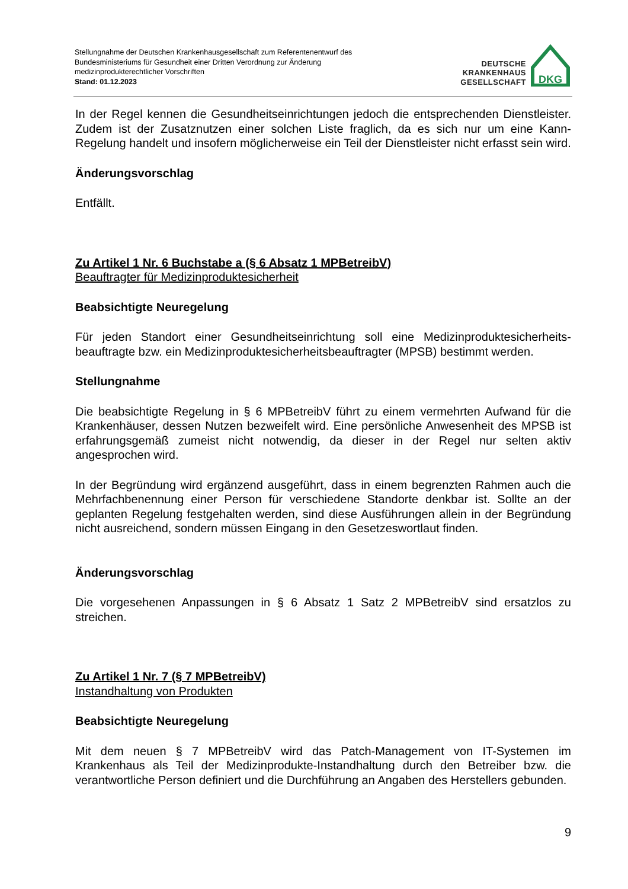Stellungnahme der Deutschen Krankenhausgesellschaft zum Referentenentwurf des
Bundesministeriums für Gesundheit einer Dritten Verordnung zur Änderung
medizinprodukterechtlicher Vorschriften
Stand: 01.12.2023
DEUTSCHE
KRANKENHAUS
GESELLSCHAFT
DKG
In der Regel kennen die Gesundheitseinrichtungen jedoch die entsprechenden Dienstleister. Zudem ist der Zusatznutzen einer solchen Liste fraglich, da es sich nur um eine Kann-Regelung handelt und insofern möglicherweise ein Teil der Dienstleister nicht erfasst sein wird.
Änderungsvorschlag
Entfällt.
Zu Artikel 1 Nr. 6 Buchstabe a (§ 6 Absatz 1 MPBetreibV)
Beauftragter für Medizinproduktesicherheit
Beabsichtigte Neuregelung
Für jeden Standort einer Gesundheitseinrichtung soll eine Medizinproduktesicherheits-beauftragte bzw. ein Medizinproduktesicherheitsbeauftragter (MPSB) bestimmt werden.
Stellungnahme
Die beabsichtigte Regelung in § 6 MPBetreibV führt zu einem vermehrten Aufwand für die Krankenhäuser, dessen Nutzen bezweifelt wird. Eine persönliche Anwesenheit des MPSB ist erfahrungsgemäß zumeist nicht notwendig, da dieser in der Regel nur selten aktiv angesprochen wird.
In der Begründung wird ergänzend ausgeführt, dass in einem begrenzten Rahmen auch die Mehrfachbenennung einer Person für verschiedene Standorte denkbar ist. Sollte an der geplanten Regelung festgehalten werden, sind diese Ausführungen allein in der Begründung nicht ausreichend, sondern müssen Eingang in den Gesetzeswortlaut finden.
Änderungsvorschlag
Die vorgesehenen Anpassungen in § 6 Absatz 1 Satz 2 MPBetreibV sind ersatzlos zu streichen.
Zu Artikel 1 Nr. 7 (§ 7 MPBetreibV)
Instandhaltung von Produkten
Beabsichtigte Neuregelung
Mit dem neuen § 7 MPBetreibV wird das Patch-Management von IT-Systemen im Krankenhaus als Teil der Medizinprodukte-Instandhaltung durch den Betreiber bzw. die verantwortliche Person definiert und die Durchführung an Angaben des Herstellers gebunden.
9